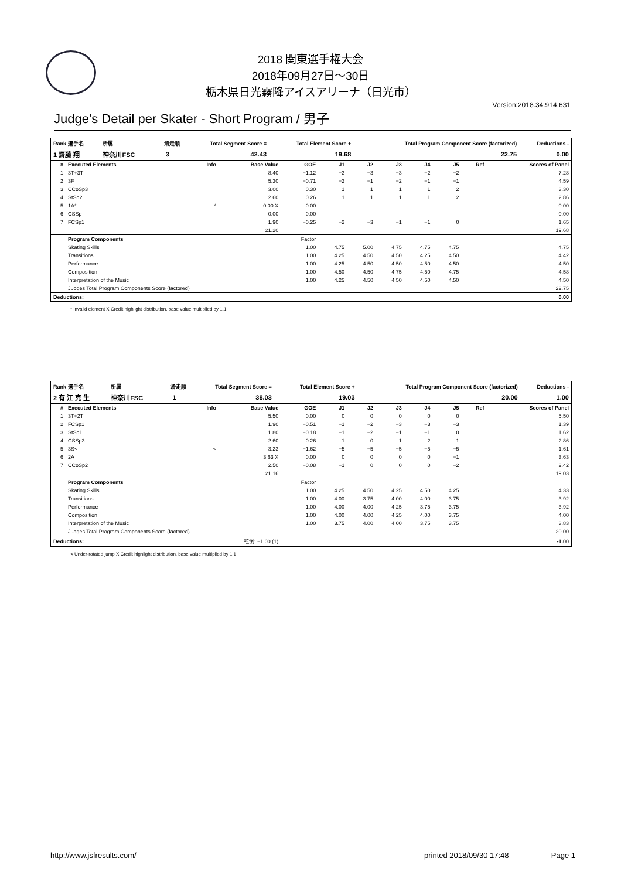2018 関東選手権大会
2018年09月27日～30日
栃木県日光霧降アイスアリーナ（日光市）
Version:2018.34.914.631
Judge's Detail per Skater - Short Program / 男子
| Rank 選手名 | 所属 | 滑走順 | Total Segment Score = | Total Element Score + | Total Program Component Score (factorized) | Deductions - |
| --- | --- | --- | --- | --- | --- | --- |
| 1 齋藤 翔 | 神奈川FSC | 3 | 42.43 | 19.68 | 22.75 | 0.00 |
| # | Executed Elements | Info | Base Value | GOE | J1 | J2 | J3 | J4 | J5 | Ref | Scores of Panel |
| --- | --- | --- | --- | --- | --- | --- | --- | --- | --- | --- | --- |
| 1 | 3T+3T | | 8.40 | −1.12 | −3 | −3 | −3 | −2 | −2 | | 7.28 |
| 2 | 3F | | 5.30 | −0.71 | −2 | −1 | −2 | −1 | −1 | | 4.59 |
| 3 | CCoSp3 | | 3.00 | 0.30 | 1 | 1 | 1 | 1 | 2 | | 3.30 |
| 4 | StSq2 | | 2.60 | 0.26 | 1 | 1 | 1 | 1 | 2 | | 2.86 |
| 5 | 1A* | * | 0.00 X | 0.00 | - | - | - | - | - | | 0.00 |
| 6 | CSSp | | 0.00 | 0.00 | - | - | - | - | - | | 0.00 |
| 7 | FCSp1 | | 1.90 | −0.25 | −2 | −3 | −1 | −1 | 0 | | 1.65 |
| | | | 21.20 | | | | | | | | 19.68 |
| | Program Components | | | Factor | | | | | | | |
| | Skating Skills | | | 1.00 | 4.75 | 5.00 | 4.75 | 4.75 | 4.75 | | 4.75 |
| | Transitions | | | 1.00 | 4.25 | 4.50 | 4.50 | 4.25 | 4.50 | | 4.42 |
| | Performance | | | 1.00 | 4.25 | 4.50 | 4.50 | 4.50 | 4.50 | | 4.50 |
| | Composition | | | 1.00 | 4.50 | 4.50 | 4.75 | 4.50 | 4.75 | | 4.58 |
| | Interpretation of the Music | | | 1.00 | 4.25 | 4.50 | 4.50 | 4.50 | 4.50 | | 4.50 |
| | Judges Total Program Components Score (factored) | | | | | | | | | | 22.75 |
| Deductions: | | | | | | | | | | | 0.00 |
* Invalid element X Credit highlight distribution, base value multiplied by 1.1
| Rank 選手名 | 所属 | 滑走順 | Total Segment Score = | Total Element Score + | Total Program Component Score (factorized) | Deductions - |
| --- | --- | --- | --- | --- | --- | --- |
| 2 有 江 克 生 | 神奈川FSC | 1 | 38.03 | 19.03 | 20.00 | 1.00 |
| # | Executed Elements | Info | Base Value | GOE | J1 | J2 | J3 | J4 | J5 | Ref | Scores of Panel |
| --- | --- | --- | --- | --- | --- | --- | --- | --- | --- | --- | --- |
| 1 | 3T+2T | | 5.50 | 0.00 | 0 | 0 | 0 | 0 | 0 | | 5.50 |
| 2 | FCSp1 | | 1.90 | −0.51 | −1 | −2 | −3 | −3 | −3 | | 1.39 |
| 3 | StSq1 | | 1.80 | −0.18 | −1 | −2 | −1 | −1 | 0 | | 1.62 |
| 4 | CSSp3 | | 2.60 | 0.26 | 1 | 0 | 1 | 2 | 1 | | 2.86 |
| 5 | 3S< | < | 3.23 | −1.62 | −5 | −5 | −5 | −5 | −5 | | 1.61 |
| 6 | 2A | | 3.63 X | 0.00 | 0 | 0 | 0 | 0 | −1 | | 3.63 |
| 7 | CCoSp2 | | 2.50 | −0.08 | −1 | 0 | 0 | 0 | −2 | | 2.42 |
| | | | 21.16 | | | | | | | | 19.03 |
| | Program Components | | | Factor | | | | | | | |
| | Skating Skills | | | 1.00 | 4.25 | 4.50 | 4.25 | 4.50 | 4.25 | | 4.33 |
| | Transitions | | | 1.00 | 4.00 | 3.75 | 4.00 | 4.00 | 3.75 | | 3.92 |
| | Performance | | | 1.00 | 4.00 | 4.00 | 4.25 | 3.75 | 3.75 | | 3.92 |
| | Composition | | | 1.00 | 4.00 | 4.00 | 4.25 | 4.00 | 3.75 | | 4.00 |
| | Interpretation of the Music | | | 1.00 | 3.75 | 4.00 | 4.00 | 3.75 | 3.75 | | 3.83 |
| | Judges Total Program Components Score (factored) | | | | | | | | | | 20.00 |
| Deductions: | | 転倒: −1.00 (1) | | | | | | | | | -1.00 |
< Under-rotated jump X Credit highlight distribution, base value multiplied by 1.1
http://www.jsfresults.com/ printed 2018/09/30 17:48 Page 1